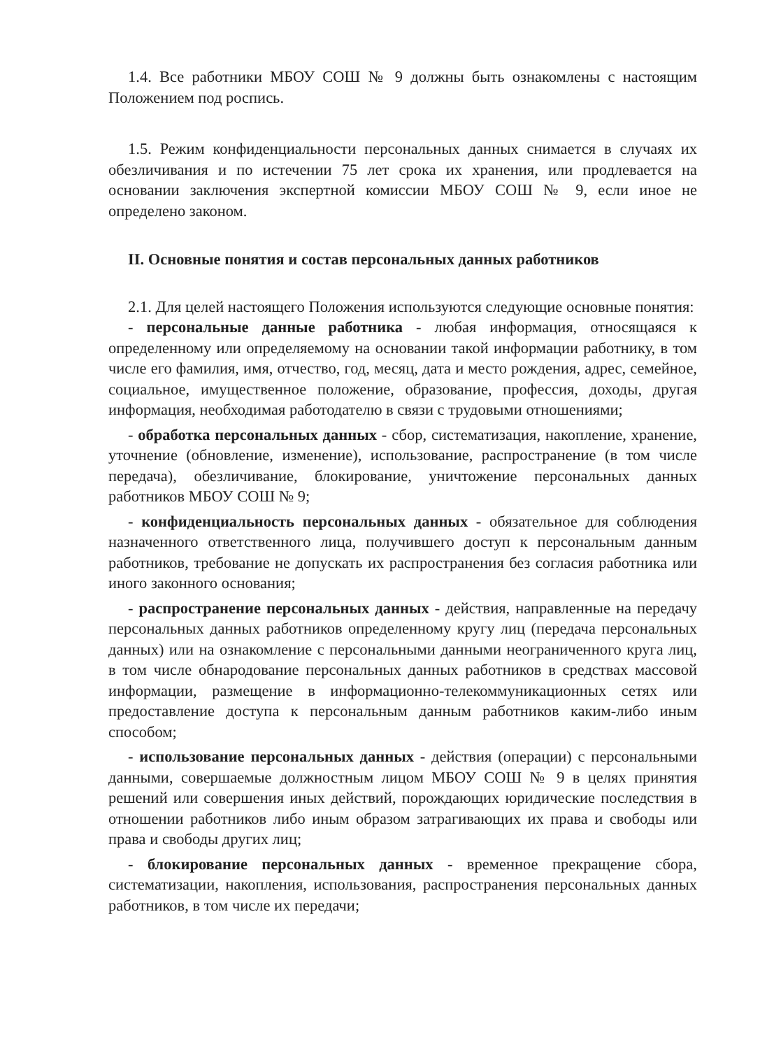1.4. Все работники МБОУ СОШ № 9 должны быть ознакомлены с настоящим Положением под роспись.
1.5. Режим конфиденциальности персональных данных снимается в случаях их обезличивания и по истечении 75 лет срока их хранения, или продлевается на основании заключения экспертной комиссии МБОУ СОШ № 9, если иное не определено законом.
II. Основные понятия и состав персональных данных работников
2.1. Для целей настоящего Положения используются следующие основные понятия:
- персональные данные работника - любая информация, относящаяся к определенному или определяемому на основании такой информации работнику, в том числе его фамилия, имя, отчество, год, месяц, дата и место рождения, адрес, семейное, социальное, имущественное положение, образование, профессия, доходы, другая информация, необходимая работодателю в связи с трудовыми отношениями;
- обработка персональных данных - сбор, систематизация, накопление, хранение, уточнение (обновление, изменение), использование, распространение (в том числе передача), обезличивание, блокирование, уничтожение персональных данных работников МБОУ СОШ № 9;
- конфиденциальность персональных данных - обязательное для соблюдения назначенного ответственного лица, получившего доступ к персональным данным работников, требование не допускать их распространения без согласия работника или иного законного основания;
- распространение персональных данных - действия, направленные на передачу персональных данных работников определенному кругу лиц (передача персональных данных) или на ознакомление с персональными данными неограниченного круга лиц, в том числе обнародование персональных данных работников в средствах массовой информации, размещение в информационно-телекоммуникационных сетях или предоставление доступа к персональным данным работников каким-либо иным способом;
- использование персональных данных - действия (операции) с персональными данными, совершаемые должностным лицом МБОУ СОШ № 9 в целях принятия решений или совершения иных действий, порождающих юридические последствия в отношении работников либо иным образом затрагивающих их права и свободы или права и свободы других лиц;
- блокирование персональных данных - временное прекращение сбора, систематизации, накопления, использования, распространения персональных данных работников, в том числе их передачи;